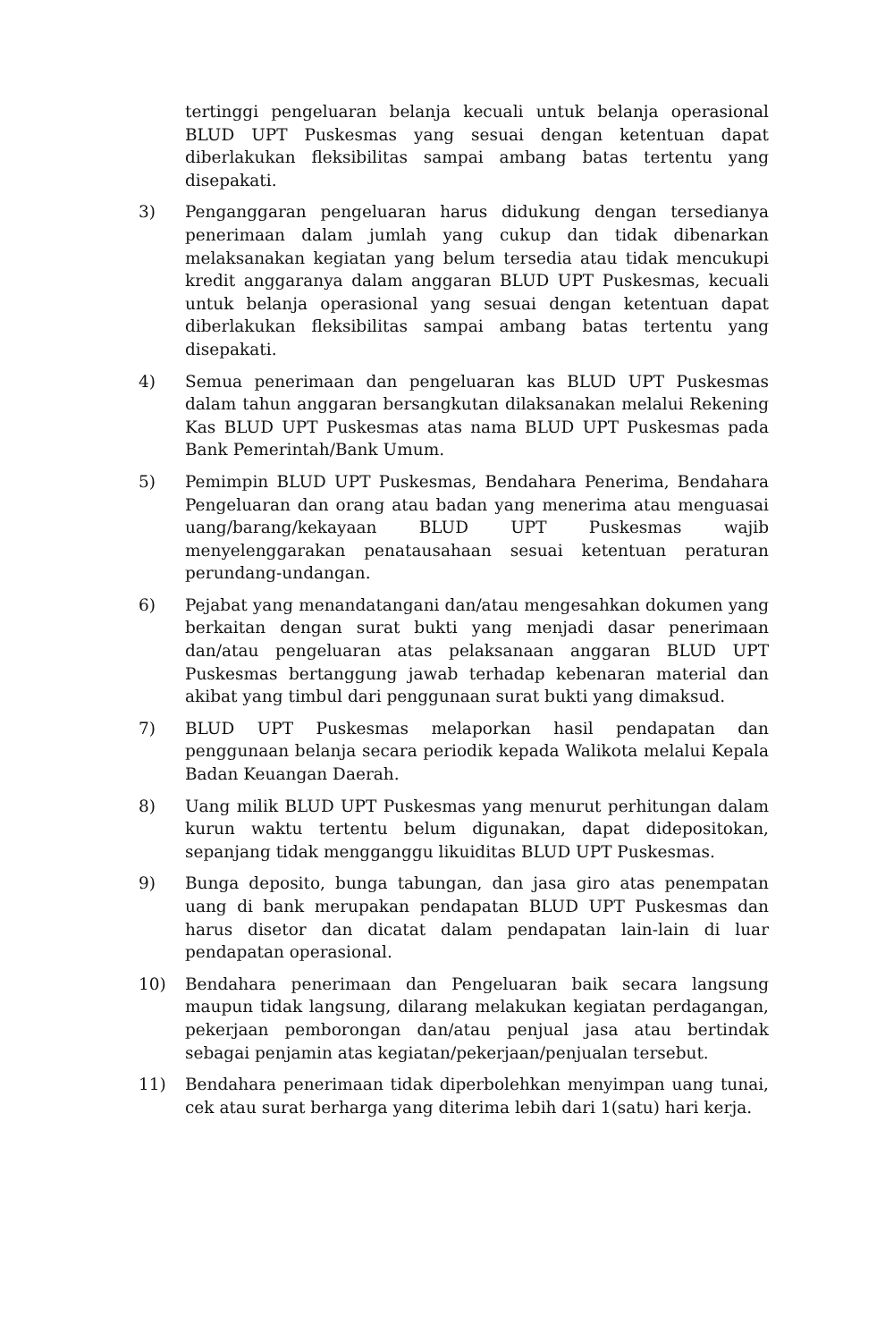tertinggi pengeluaran belanja kecuali untuk belanja operasional BLUD UPT Puskesmas yang sesuai dengan ketentuan dapat diberlakukan fleksibilitas sampai ambang batas tertentu yang disepakati.
3) Penganggaran pengeluaran harus didukung dengan tersedianya penerimaan dalam jumlah yang cukup dan tidak dibenarkan melaksanakan kegiatan yang belum tersedia atau tidak mencukupi kredit anggaranya dalam anggaran BLUD UPT Puskesmas, kecuali untuk belanja operasional yang sesuai dengan ketentuan dapat diberlakukan fleksibilitas sampai ambang batas tertentu yang disepakati.
4) Semua penerimaan dan pengeluaran kas BLUD UPT Puskesmas dalam tahun anggaran bersangkutan dilaksanakan melalui Rekening Kas BLUD UPT Puskesmas atas nama BLUD UPT Puskesmas pada Bank Pemerintah/Bank Umum.
5) Pemimpin BLUD UPT Puskesmas, Bendahara Penerima, Bendahara Pengeluaran dan orang atau badan yang menerima atau menguasai uang/barang/kekayaan BLUD UPT Puskesmas wajib menyelenggarakan penatausahaan sesuai ketentuan peraturan perundang-undangan.
6) Pejabat yang menandatangani dan/atau mengesahkan dokumen yang berkaitan dengan surat bukti yang menjadi dasar penerimaan dan/atau pengeluaran atas pelaksanaan anggaran BLUD UPT Puskesmas bertanggung jawab terhadap kebenaran material dan akibat yang timbul dari penggunaan surat bukti yang dimaksud.
7) BLUD UPT Puskesmas melaporkan hasil pendapatan dan penggunaan belanja secara periodik kepada Walikota melalui Kepala Badan Keuangan Daerah.
8) Uang milik BLUD UPT Puskesmas yang menurut perhitungan dalam kurun waktu tertentu belum digunakan, dapat didepositokan, sepanjang tidak mengganggu likuiditas BLUD UPT Puskesmas.
9) Bunga deposito, bunga tabungan, dan jasa giro atas penempatan uang di bank merupakan pendapatan BLUD UPT Puskesmas dan harus disetor dan dicatat dalam pendapatan lain-lain di luar pendapatan operasional.
10) Bendahara penerimaan dan Pengeluaran baik secara langsung maupun tidak langsung, dilarang melakukan kegiatan perdagangan, pekerjaan pemborongan dan/atau penjual jasa atau bertindak sebagai penjamin atas kegiatan/pekerjaan/penjualan tersebut.
11) Bendahara penerimaan tidak diperbolehkan menyimpan uang tunai, cek atau surat berharga yang diterima lebih dari 1(satu) hari kerja.